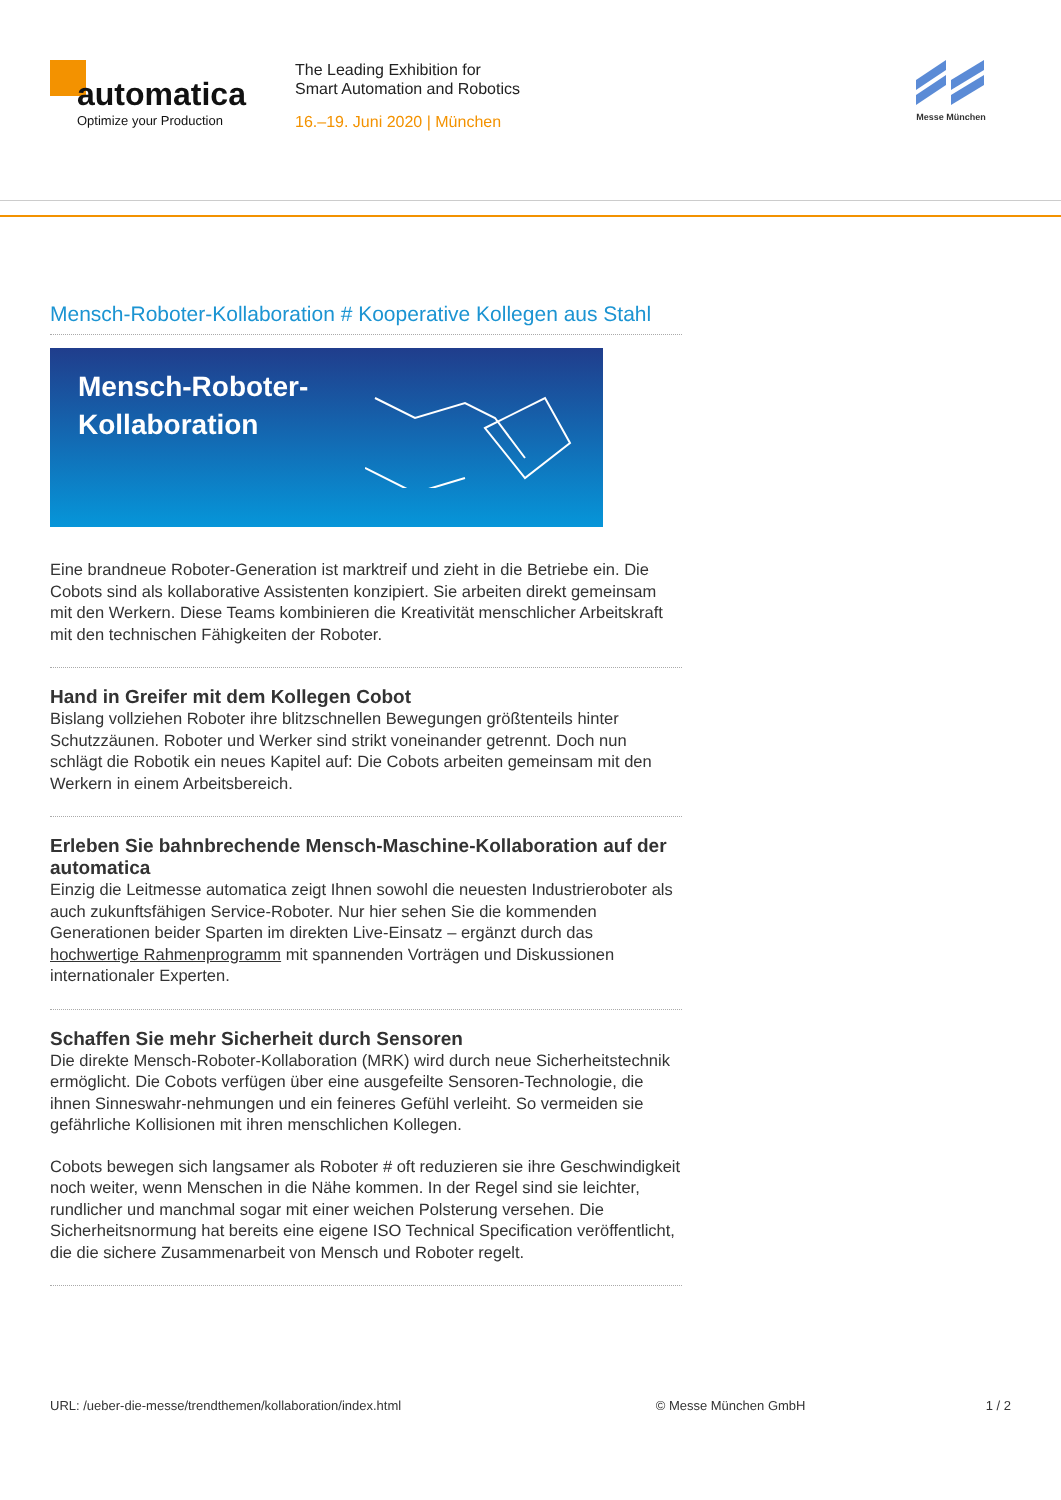automatica
Optimize your Production
The Leading Exhibition for
Smart Automation and Robotics
16.–19. Juni 2020 | München
Messe München
Mensch-Roboter-Kollaboration # Kooperative Kollegen aus Stahl
Mensch-Roboter-
Kollaboration
Eine brandneue Roboter-Generation ist marktreif und zieht in die Betriebe ein. Die Cobots sind als kollaborative Assistenten konzipiert. Sie arbeiten direkt gemeinsam mit den Werkern. Diese Teams kombinieren die Kreativität menschlicher Arbeitskraft mit den technischen Fähigkeiten der Roboter.
Hand in Greifer mit dem Kollegen Cobot
Bislang vollziehen Roboter ihre blitzschnellen Bewegungen größtenteils hinter Schutzzäunen. Roboter und Werker sind strikt voneinander getrennt. Doch nun schlägt die Robotik ein neues Kapitel auf: Die Cobots arbeiten gemeinsam mit den Werkern in einem Arbeitsbereich.
Erleben Sie bahnbrechende Mensch-Maschine-Kollaboration auf der automatica
Einzig die Leitmesse automatica zeigt Ihnen sowohl die neuesten Industrieroboter als auch zukunftsfähigen Service-Roboter. Nur hier sehen Sie die kommenden Generationen beider Sparten im direkten Live-Einsatz – ergänzt durch das hochwertige Rahmenprogramm mit spannenden Vorträgen und Diskussionen internationaler Experten.
Schaffen Sie mehr Sicherheit durch Sensoren
Die direkte Mensch-Roboter-Kollaboration (MRK) wird durch neue Sicherheitstechnik ermöglicht. Die Cobots verfügen über eine ausgefeilte Sensoren-Technologie, die ihnen Sinneswahr-nehmungen und ein feineres Gefühl verleiht. So vermeiden sie gefährliche Kollisionen mit ihren menschlichen Kollegen.
Cobots bewegen sich langsamer als Roboter # oft reduzieren sie ihre Geschwindigkeit noch weiter, wenn Menschen in die Nähe kommen. In der Regel sind sie leichter, rundlicher und manchmal sogar mit einer weichen Polsterung versehen. Die Sicherheitsnormung hat bereits eine eigene ISO Technical Specification veröffentlicht, die die sichere Zusammenarbeit von Mensch und Roboter regelt.
URL: /ueber-die-messe/trendthemen/kollaboration/index.html © Messe München GmbH 1 / 2